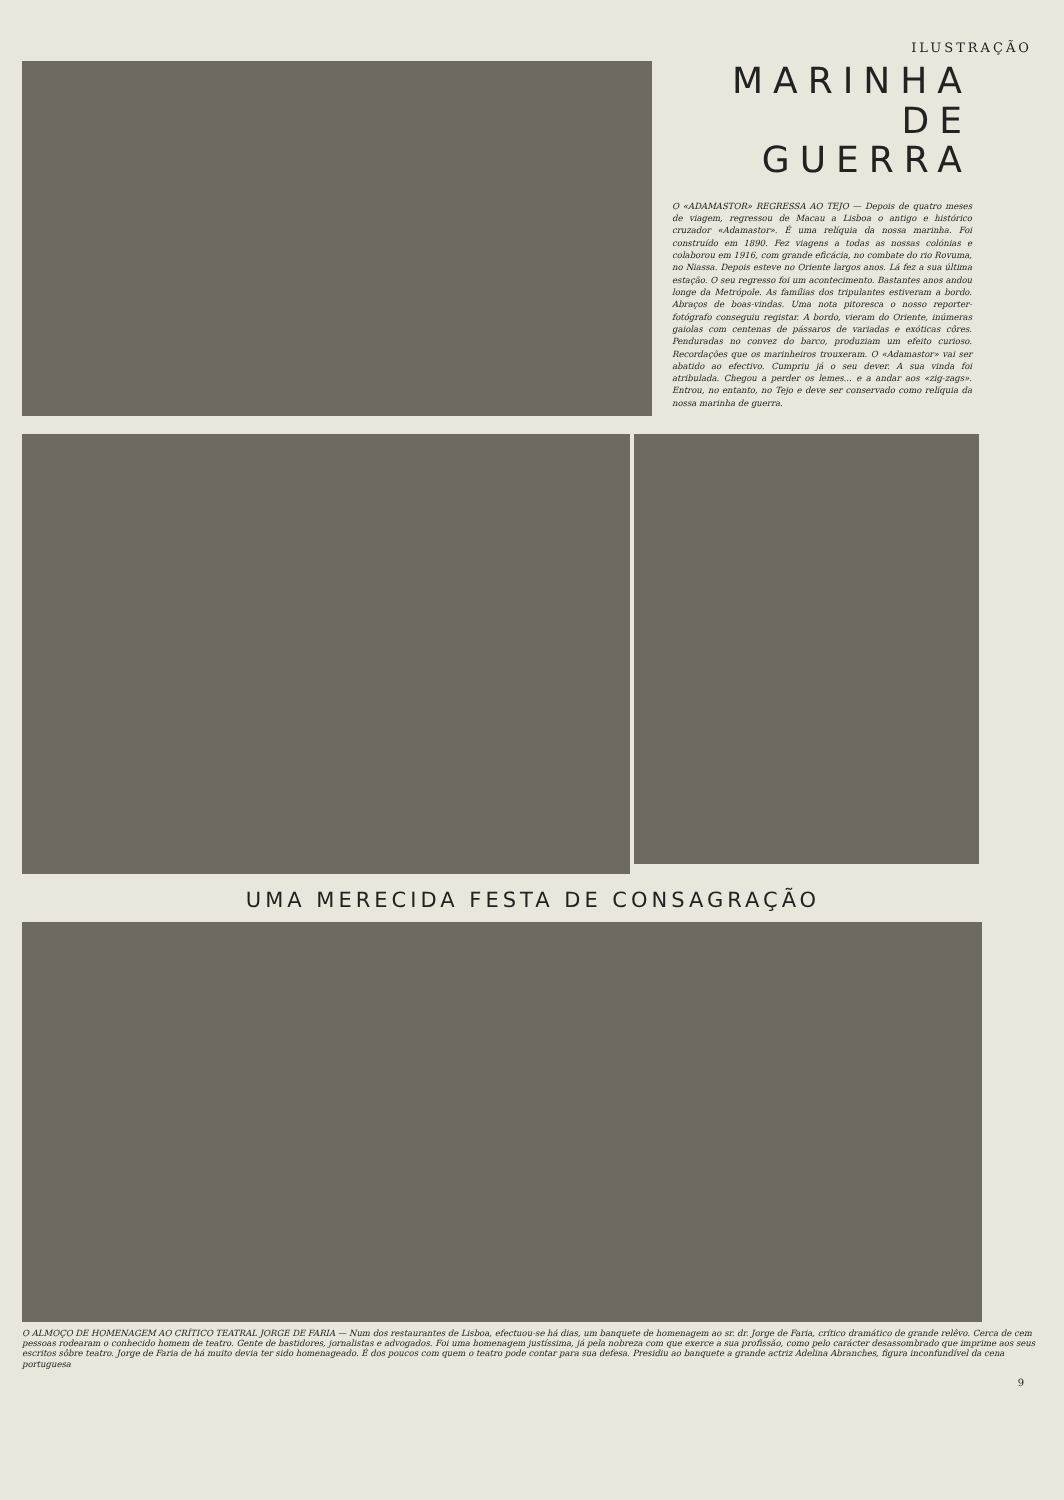ILUSTRAÇÃO
MARINHA
DE GUERRA
O «ADAMASTOR» REGRESSA AO TEJO — Depois de quatro meses de viagem, regressou de Macau a Lisboa o antigo e histórico cruzador «Adamastor». É uma relíquia da nossa marinha. Foi construído em 1890. Fez viagens a todas as nossas colónias e colaborou em 1916, com grande eficácia, no combate do rio Rovuma, no Niassa. Depois esteve no Oriente largos anos. Lá fez a sua última estação. O seu regresso foi um acontecimento. Bastantes anos andou longe da Metrópole. As famílias dos tripulantes estiveram a bordo. Abraços de boas-vindas. Uma nota pitoresca o nosso reporter-fotógrafo conseguiu registar. A bordo, vieram do Oriente, inúmeras gaiolas com centenas de pássaros de variadas e exóticas côres. Penduradas no convez do barco, produziam um efeito curioso. Recordações que os marinheiros trouxeram. O «Adamastor» vai ser abatido ao efectivo. Cumpriu já o seu dever. A sua vinda foi atribulada. Chegou a perder os lemes... e a andar aos «zig-zags». Entrou, no entanto, no Tejo e deve ser conservado como relíquia da nossa marinha de guerra.
UMA MERECIDA FESTA DE CONSAGRAÇÃO
O ALMOÇO DE HOMENAGEM AO CRÍTICO TEATRAL JORGE DE FARIA — Num dos restaurantes de Lisboa, efectuou-se há dias, um banquete de homenagem ao sr. dr. Jorge de Faria, crítico dramático de grande relêvo. Cerca de cem pessoas rodearam o conhecido homem de teatro. Gente de bastidores, jornalistas e advogados. Foi uma homenagem justíssima, já pela nobreza com que exerce a sua profissão, como pelo carácter desassombrado que imprime aos seus escritos sôbre teatro. Jorge de Faria de há muito devia ter sido homenageado. É dos poucos com quem o teatro pode contar para sua defesa. Presidiu ao banquete a grande actriz Adelina Abranches, figura inconfundível da cena portuguesa
9